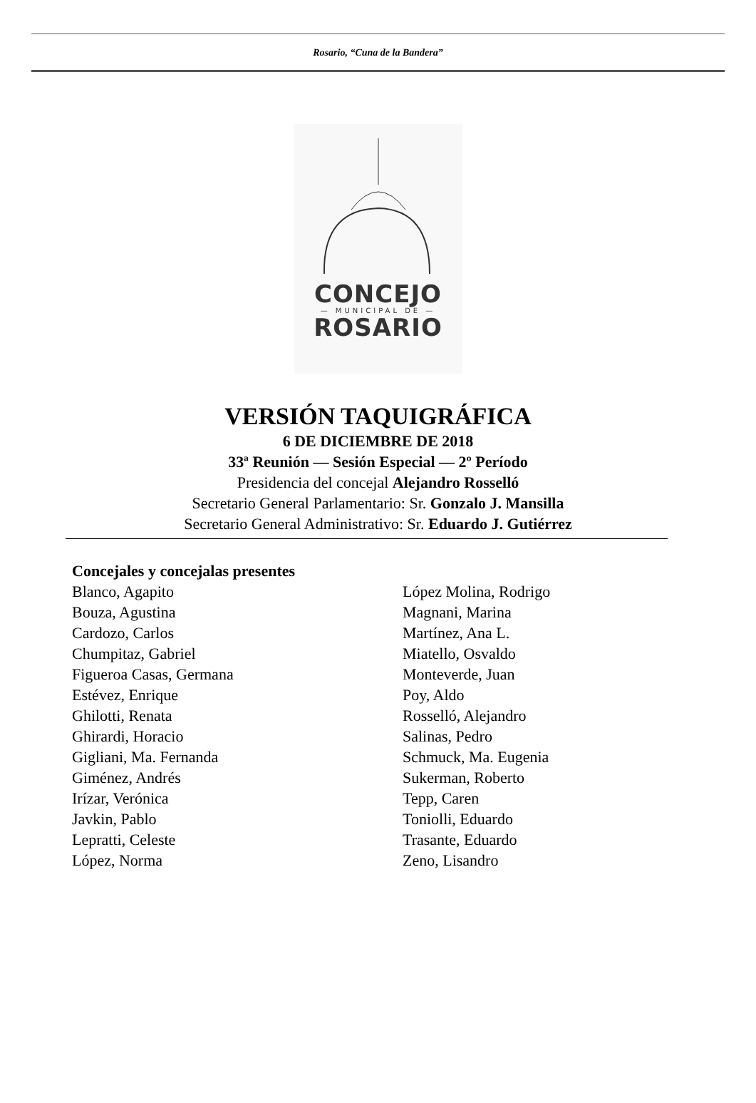Rosario, “Cuna de la Bandera”
CONCEJO
— MUNICIPAL DE —
ROSARIO
VERSIÓN TAQUIGRÁFICA
6 DE DICIEMBRE DE 2018
33ª Reunión — Sesión Especial — 2º Período
Presidencia del concejal Alejandro Rosselló
Secretario General Parlamentario: Sr. Gonzalo J. Mansilla
Secretario General Administrativo: Sr. Eduardo J. Gutiérrez
Concejales y concejalas presentes
Blanco, Agapito
Bouza, Agustina
Cardozo, Carlos
Chumpitaz, Gabriel
Figueroa Casas, Germana
Estévez, Enrique
Ghilotti, Renata
Ghirardi, Horacio
Gigliani, Ma. Fernanda
Giménez, Andrés
Irízar, Verónica
Javkin, Pablo
Lepratti, Celeste
López, Norma
López Molina, Rodrigo
Magnani, Marina
Martínez, Ana L.
Miatello, Osvaldo
Monteverde, Juan
Poy, Aldo
Rosselló, Alejandro
Salinas, Pedro
Schmuck, Ma. Eugenia
Sukerman, Roberto
Tepp, Caren
Toniolli, Eduardo
Trasante, Eduardo
Zeno, Lisandro